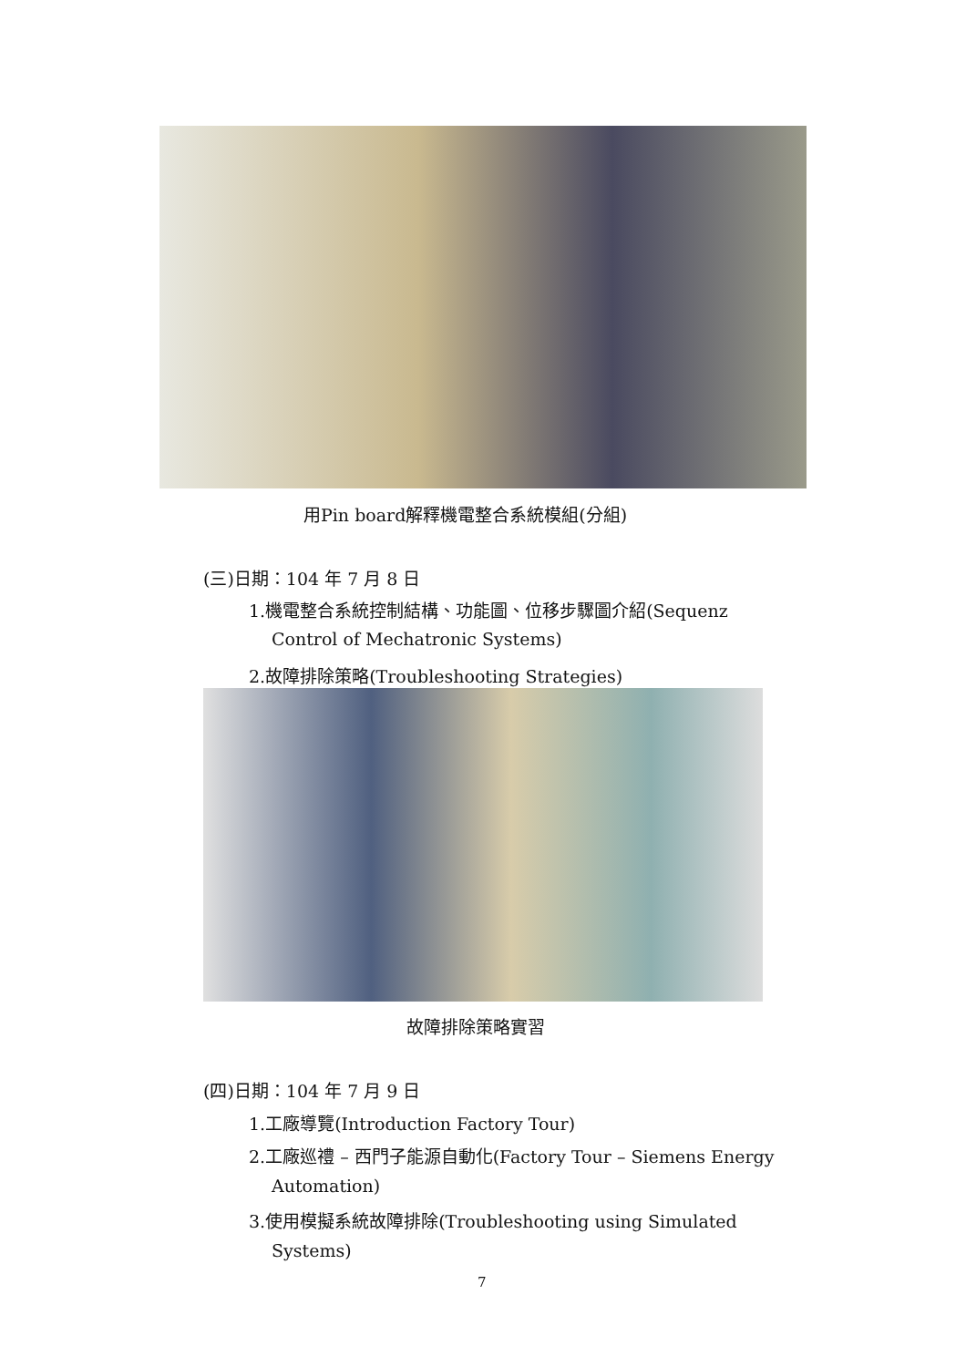用Pin board解釋機電整合系統模組(分組)
(三)日期：104 年 7 月 8 日
1.機電整合系統控制結構、功能圖、位移步驟圖介紹(Sequenz
Control of Mechatronic Systems)
2.故障排除策略(Troubleshooting Strategies)
故障排除策略實習
(四)日期：104 年 7 月 9 日
1.工廠導覽(Introduction Factory Tour)
2.工廠巡禮 – 西門子能源自動化(Factory Tour – Siemens Energy
Automation)
3.使用模擬系統故障排除(Troubleshooting using Simulated
Systems)
7